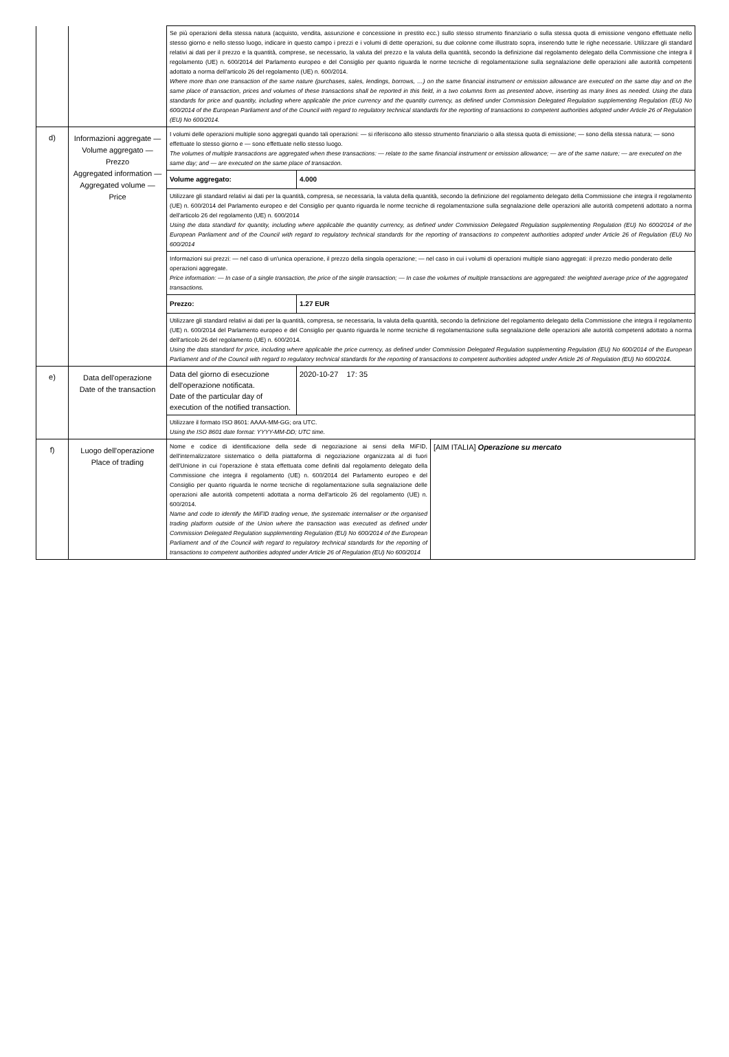| | | Se più operazioni della stessa natura (acquisto, vendita, assunzione e concessione in prestito ecc.) sullo stesso strumento finanziario o sulla stessa quota di emissione vengono effettuate nello stesso giorno e nello stesso luogo, indicare in questo campo i prezzi e i volumi di dette operazioni, su due colonne come illustrato sopra, inserendo tutte le righe necessarie. Utilizzare gli standard relativi ai dati per il prezzo e la quantità, comprese, se necessario, la valuta del prezzo e la valuta della quantità, secondo la definizione dal regolamento delegato della Commissione che integra il regolamento (UE) n. 600/2014 del Parlamento europeo e del Consiglio per quanto riguarda le norme tecniche di regolamentazione sulla segnalazione delle operazioni alle autorità competenti adottato a norma dell'articolo 26 del regolamento (UE) n. 600/2014. Where more than one transaction of the same nature (purchases, sales, lendings, borrows, …) on the same financial instrument or emission allowance are executed on the same day and on the same place of transaction, prices and volumes of these transactions shall be reported in this field, in a two columns form as presented above, inserting as many lines as needed. Using the data standards for price and quantity, including where applicable the price currency and the quantity currency, as defined under Commission Delegated Regulation supplementing Regulation (EU) No 600/2014 of the European Parliament and of the Council with regard to regulatory technical standards for the reporting of transactions to competent authorities adopted under Article 26 of Regulation (EU) No 600/2014. | |
| d) | Informazioni aggregate — Volume aggregato — Prezzo Aggregated information — Aggregated volume — Price | I volumi delle operazioni multiple sono aggregati quando tali operazioni: — si riferiscono allo stesso strumento finanziario o alla stessa quota di emissione; — sono della stessa natura; — sono effettuate lo stesso giorno e — sono effettuate nello stesso luogo. The volumes of multiple transactions are aggregated when these transactions: — relate to the same financial instrument or emission allowance; — are of the same nature; — are executed on the same day; and — are executed on the same place of transaction. | |
| | | Volume aggregato: | 4.000 |
| | | Utilizzare gli standard relativi ai dati per la quantità, compresa, se necessaria, la valuta della quantità, secondo la definizione del regolamento delegato della Commissione che integra il regolamento (UE) n. 600/2014 del Parlamento europeo e del Consiglio per quanto riguarda le norme tecniche di regolamentazione sulla segnalazione delle operazioni alle autorità competenti adottato a norma dell'articolo 26 del regolamento (UE) n. 600/2014 Using the data standard for quantity, including where applicable the quantity currency, as defined under Commission Delegated Regulation supplementing Regulation (EU) No 600/2014 of the European Parliament and of the Council with regard to regulatory technical standards for the reporting of transactions to competent authorities adopted under Article 26 of Regulation (EU) No 600/2014 | |
| | | Informazioni sui prezzi: — nel caso di un'unica operazione, il prezzo della singola operazione; — nel caso in cui i volumi di operazioni multiple siano aggregati: il prezzo medio ponderato delle operazioni aggregate. Price information: — In case of a single transaction, the price of the single transaction; — In case the volumes of multiple transactions are aggregated: the weighted average price of the aggregated transactions. | |
| | | Prezzo: | 1.27 EUR |
| | | Utilizzare gli standard relativi ai dati per la quantità, compresa, se necessaria, la valuta della quantità, secondo la definizione del regolamento delegato della Commissione che integra il regolamento (UE) n. 600/2014 del Parlamento europeo e del Consiglio per quanto riguarda le norme tecniche di regolamentazione sulla segnalazione delle operazioni alle autorità competenti adottato a norma dell'articolo 26 del regolamento (UE) n. 600/2014. Using the data standard for price, including where applicable the price currency, as defined under Commission Delegated Regulation supplementing Regulation (EU) No 600/2014 of the European Parliament and of the Council with regard to regulatory technical standards for the reporting of transactions to competent authorities adopted under Article 26 of Regulation (EU) No 600/2014. | |
| e) | Data dell'operazione Date of the transaction | Data del giorno di esecuzione dell'operazione notificata. Date of the particular day of execution of the notified transaction. | 2020-10-27 17: 35 |
| | | Utilizzare il formato ISO 8601: AAAA-MM-GG; ora UTC. Using the ISO 8601 date format: YYYY-MM-DD; UTC time. | |
| f) | Luogo dell'operazione Place of trading | Nome e codice di identificazione della sede di negoziazione ai sensi della MiFID, dell'internalizzatore sistematico o della piattaforma di negoziazione organizzata al di fuori dell'Unione in cui l'operazione è stata effettuata come definiti dal regolamento delegato della Commissione che integra il regolamento (UE) n. 600/2014 del Parlamento europeo e del Consiglio per quanto riguarda le norme tecniche di regolamentazione sulla segnalazione delle operazioni alle autorità competenti adottata a norma dell'articolo 26 del regolamento (UE) n. 600/2014. Name and code to identify the MiFID trading venue, the systematic internaliser or the organised trading platform outside of the Union where the transaction was executed as defined under Commission Delegated Regulation supplementing Regulation (EU) No 600/2014 of the European Parliament and of the Council with regard to regulatory technical standards for the reporting of transactions to competent authorities adopted under Article 26 of Regulation (EU) No 600/2014 | [AIM ITALIA] Operazione su mercato |